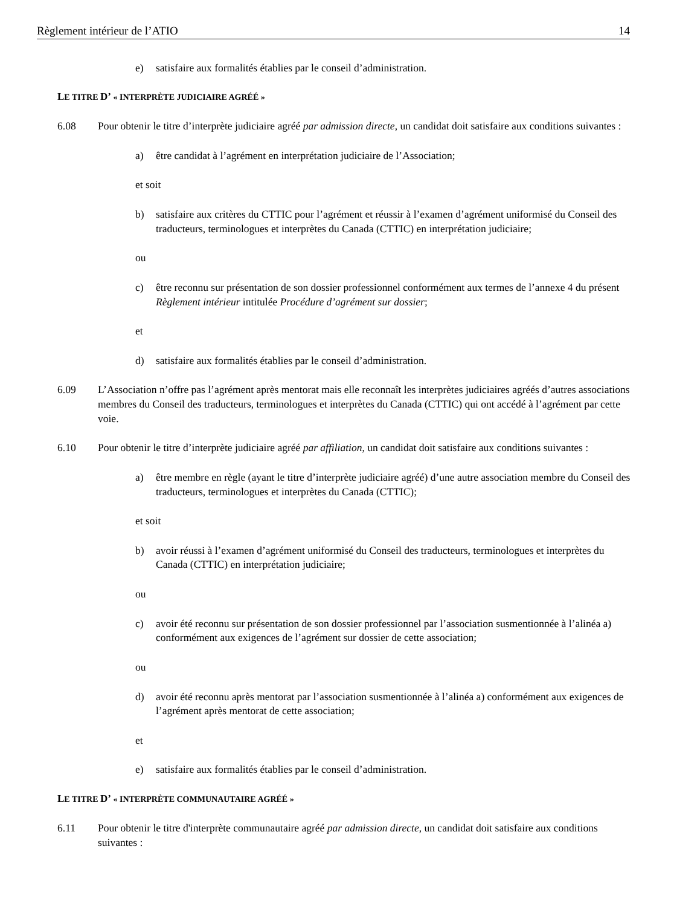Règlement intérieur de l’ATIO 14
e) satisfaire aux formalités établies par le conseil d’administration.
LE TITRE D’ « INTERPRÈTE JUDICIAIRE AGRÉÉ »
6.08 Pour obtenir le titre d’interprète judiciaire agréé par admission directe, un candidat doit satisfaire aux conditions suivantes :
a) être candidat à l’agrément en interprétation judiciaire de l’Association;
et soit
b) satisfaire aux critères du CTTIC pour l’agrément et réussir à l’examen d’agrément uniformisé du Conseil des traducteurs, terminologues et interprètes du Canada (CTTIC) en interprétation judiciaire;
ou
c) être reconnu sur présentation de son dossier professionnel conformément aux termes de l’annexe 4 du présent Règlement intérieur intitulée Procédure d’agrément sur dossier;
et
d) satisfaire aux formalités établies par le conseil d’administration.
6.09 L’Association n’offre pas l’agrément après mentorat mais elle reconnaît les interprètes judiciaires agréés d’autres associations membres du Conseil des traducteurs, terminologues et interprètes du Canada (CTTIC) qui ont accédé à l’agrément par cette voie.
6.10 Pour obtenir le titre d’interprète judiciaire agréé par affiliation, un candidat doit satisfaire aux conditions suivantes :
a) être membre en règle (ayant le titre d’interprète judiciaire agréé) d’une autre association membre du Conseil des traducteurs, terminologues et interprètes du Canada (CTTIC);
et soit
b) avoir réussi à l’examen d’agrément uniformisé du Conseil des traducteurs, terminologues et interprètes du Canada (CTTIC) en interprétation judiciaire;
ou
c) avoir été reconnu sur présentation de son dossier professionnel par l’association susmentionnée à l’alinéa a) conformément aux exigences de l’agrément sur dossier de cette association;
ou
d) avoir été reconnu après mentorat par l’association susmentionnée à l’alinéa a) conformément aux exigences de l’agrément après mentorat de cette association;
et
e) satisfaire aux formalités établies par le conseil d’administration.
LE TITRE D’ « INTERPRÈTE COMMUNAUTAIRE AGRÉÉ »
6.11 Pour obtenir le titre d'interprète communautaire agréé par admission directe, un candidat doit satisfaire aux conditions suivantes :